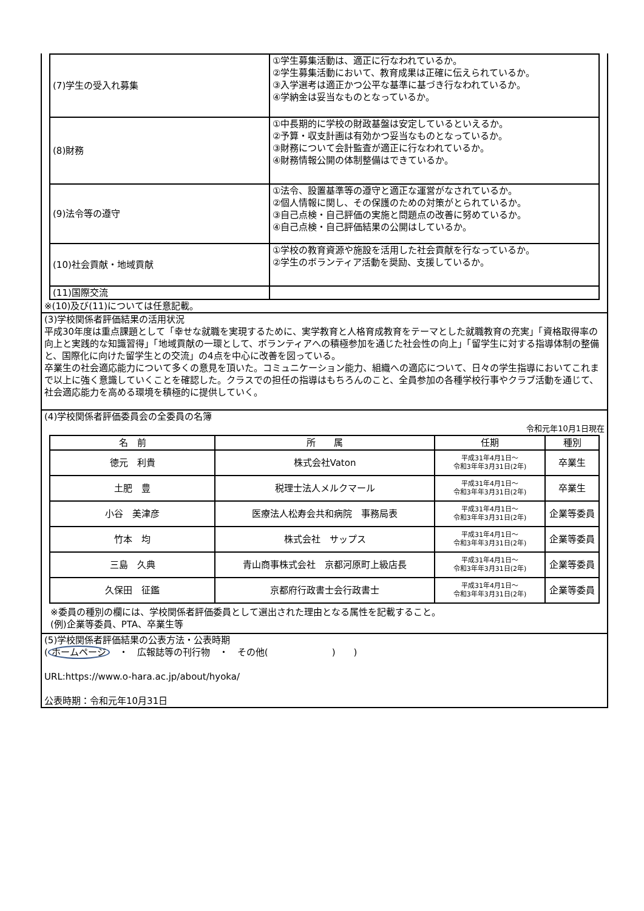| (7)学生の受入れ募集 | ①学生募集活動は、適正に行なわれているか。 ②学生募集活動において、教育成果は正確に伝えられているか。 ③入学選考は適正かつ公平な基準に基づき行なわれているか。 ④学納金は妥当なものとなっているか。 |
| (8)財務 | ①中長期的に学校の財政基盤は安定しているといえるか。 ②予算・収支計画は有効かつ妥当なものとなっているか。 ③財務について会計監査が適正に行なわれているか。 ④財務情報公開の体制整備はできているか。 |
| (9)法令等の遵守 | ①法令、設置基準等の遵守と適正な運営がなされているか。 ②個人情報に関し、その保護のための対策がとられているか。 ③自己点検・自己評価の実施と問題点の改善に努めているか。 ④自己点検・自己評価結果の公開はしているか。 |
| (10)社会貢献・地域貢献 | ①学校の教育資源や施設を活用した社会貢献を行なっているか。 ②学生のボランティア活動を奨励、支援しているか。 |
| (11)国際交流 | |
※(10)及び(11)については任意記載。
(3)学校関係者評価結果の活用状況
平成30年度は重点課題として「幸せな就職を実現するために、実学教育と人格育成教育をテーマとした就職教育の充実」「資格取得率の向上と実践的な知識習得」「地域貢献の一環として、ボランティアへの積極参加を通じた社会性の向上」「留学生に対する指導体制の整備と、国際化に向けた留学生との交流」の4点を中心に改善を図っている。
卒業生の社会適応能力について多くの意見を頂いた。コミュニケーション能力、組織への適応について、日々の学生指導においてこれまで以上に強く意識していくことを確認した。クラスでの担任の指導はもちろんのこと、全員参加の各種学校行事やクラブ活動を通じて、社会適応能力を高める環境を積極的に提供していく。
(4)学校関係者評価委員会の全委員の名簿
令和元年10月1日現在
| 名 前 | 所 属 | 任期 | 種別 |
| --- | --- | --- | --- |
| 徳元 利貴 | 株式会社Vaton | 平成31年4月1日～ 令和3年年3月31日(2年) | 卒業生 |
| 土肥 豊 | 税理士法人メルクマール | 平成31年4月1日～ 令和3年年3月31日(2年) | 卒業生 |
| 小谷 美津彦 | 医療法人松寿会共和病院 事務局表 | 平成31年4月1日～ 令和3年年3月31日(2年) | 企業等委員 |
| 竹本 均 | 株式会社 サップス | 平成31年4月1日～ 令和3年年3月31日(2年) | 企業等委員 |
| 三島 久典 | 青山商事株式会社 京都河原町上級店長 | 平成31年4月1日～ 令和3年年3月31日(2年) | 企業等委員 |
| 久保田 征鑑 | 京都府行政書士会行政書士 | 平成31年4月1日～ 令和3年年3月31日(2年) | 企業等委員 |
※委員の種別の欄には、学校関係者評価委員として選出された理由となる属性を記載すること。
(例)企業等委員、PTA、卒業生等
(5)学校関係者評価結果の公表方法・公表時期
(ホームページ　・　広報誌等の刊行物　・　その他(　　　　　　　)　　)
URL:https://www.o-hara.ac.jp/about/hyoka/
公表時期：令和元年10月31日